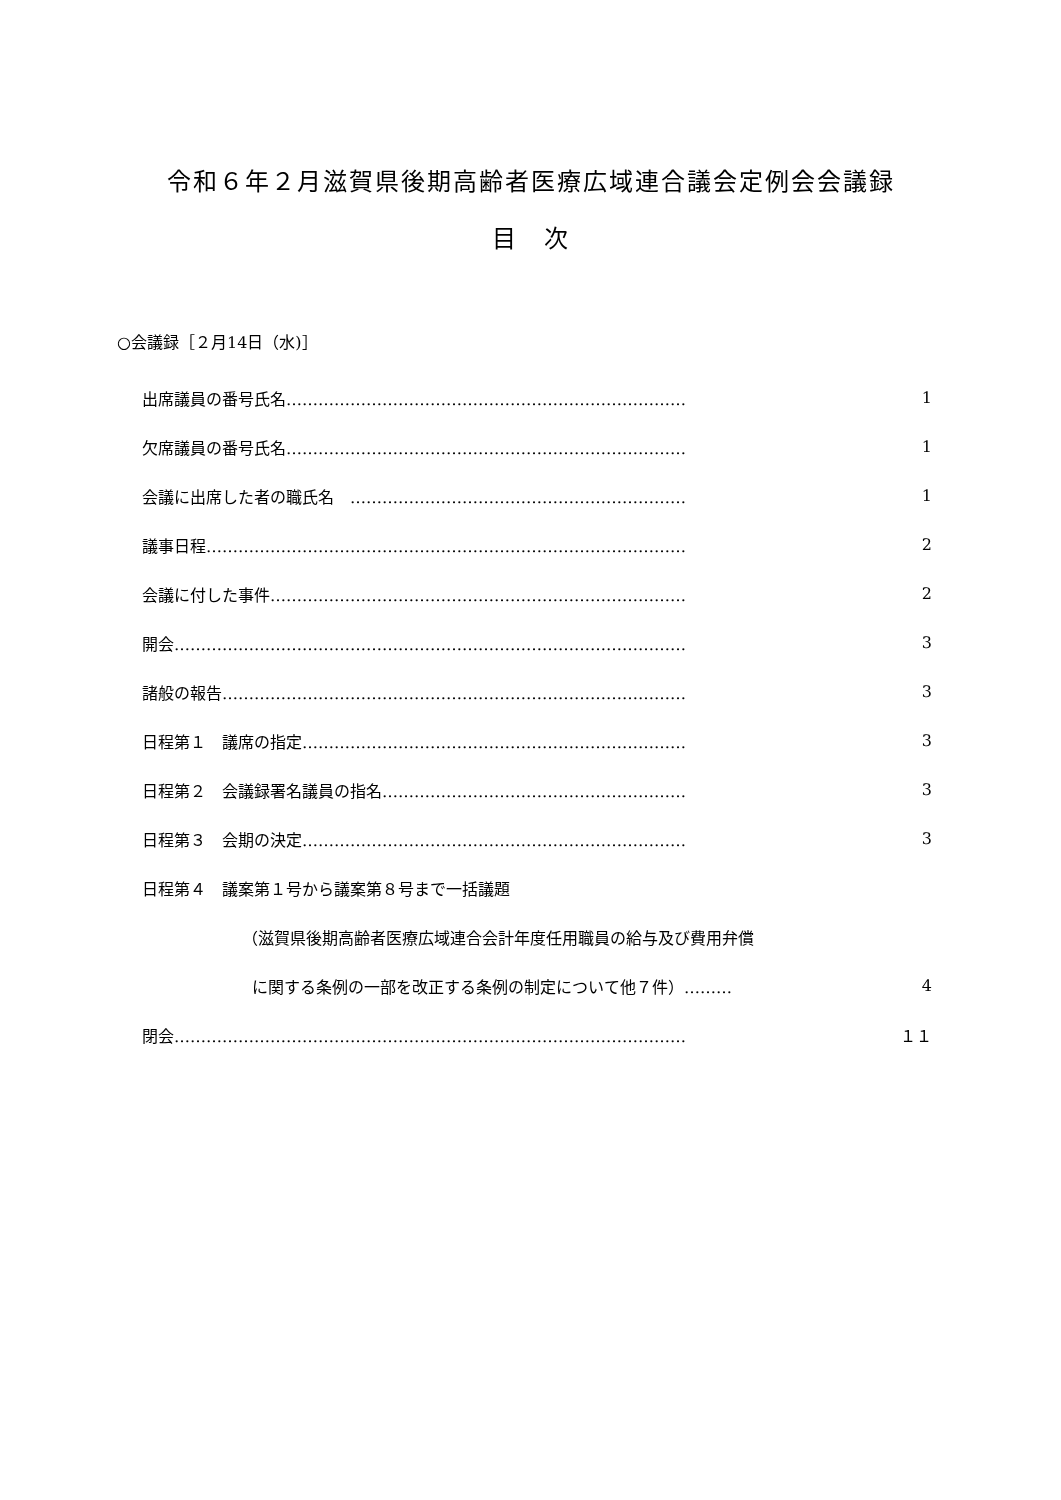令和６年２月滋賀県後期高齢者医療広域連合議会定例会会議録
目　次
○会議録［２月14日（水)］
出席議員の番号氏名………………………………………………………………… 1
欠席議員の番号氏名………………………………………………………………… 1
会議に出席した者の職氏名　……………………………………………………… 1
議事日程……………………………………………………………………………… 2
会議に付した事件…………………………………………………………………… 2
開会…………………………………………………………………………………… 3
諸般の報告…………………………………………………………………………… 3
日程第１　議席の指定……………………………………………………………… 3
日程第２　会議録署名議員の指名………………………………………………… 3
日程第３　会期の決定……………………………………………………………… 3
日程第４　議案第１号から議案第８号まで一括議題
（滋賀県後期高齢者医療広域連合会計年度任用職員の給与及び費用弁償
に関する条例の一部を改正する条例の制定について他７件）……… 4
閉会…………………………………………………………………………………… １１